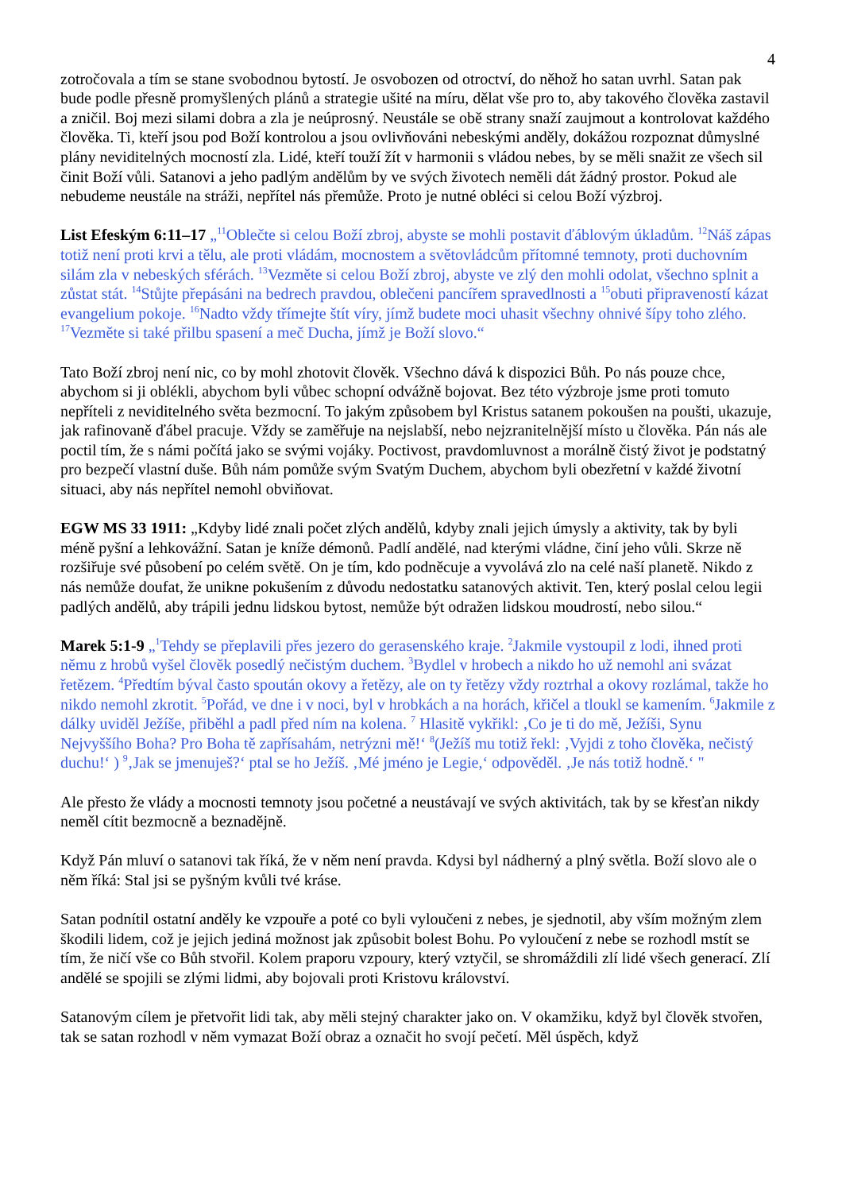4
zotročovala a tím se stane svobodnou bytostí. Je osvobozen od otroctví, do něhož ho satan uvrhl. Satan pak bude podle přesně promyšlených plánů a strategie ušité na míru, dělat vše pro to, aby takového člověka zastavil a zničil. Boj mezi silami dobra a zla je neúprosný. Neustále se obě strany snaží zaujmout a kontrolovat každého člověka. Ti, kteří jsou pod Boží kontrolou a jsou ovlivňováni nebeskými anděly, dokážou rozpoznat důmyslné plány neviditelných mocností zla. Lidé, kteří touží žít v harmonii s vládou nebes, by se měli snažit ze všech sil činit Boží vůli. Satanovi a jeho padlým andělům by ve svých životech neměli dát žádný prostor. Pokud ale nebudeme neustále na stráži, nepřítel nás přemůže. Proto je nutné obléci si celou Boží výzbroj.
List Efeským 6:11–17 „<sup>11</sup>Oblečte si celou Boží zbroj, abyste se mohli postavit ďáblovým úkladům. <sup>12</sup>Náš zápas totiž není proti krvi a tělu, ale proti vládám, mocnostem a světovládcům přítomné temnoty, proti duchovním silám zla v nebeských sférách. <sup>13</sup>Vezměte si celou Boží zbroj, abyste ve zlý den mohli odolat, všechno splnit a zůstat stát. <sup>14</sup>Stůjte přepásáni na bedrech pravdou, oblečeni pancířem spravedlnosti a <sup>15</sup>obuti připraveností kázat evangelium pokoje. <sup>16</sup>Nadto vždy třímejte štít víry, jímž budete moci uhasit všechny ohnivé šípy toho zlého. <sup>17</sup>Vezměte si také přilbu spasení a meč Ducha, jímž je Boží slovo.“
Tato Boží zbroj není nic, co by mohl zhotovit člověk. Všechno dává k dispozici Bůh. Po nás pouze chce, abychom si ji oblékli, abychom byli vůbec schopní odvážně bojovat. Bez této výzbroje jsme proti tomuto nepříteli z neviditelného světa bezmocní. To jakým způsobem byl Kristus satanem pokoušen na poušti, ukazuje, jak rafinovaně ďábel pracuje. Vždy se zaměřuje na nejslabší, nebo nejzranitelnější místo u člověka. Pán nás ale poctil tím, že s námi počítá jako se svými vojáky. Poctivost, pravdomluvnost a morálně čistý život je podstatný pro bezpečí vlastní duše. Bůh nám pomůže svým Svatým Duchem, abychom byli obezřetní v každé životní situaci, aby nás nepřítel nemohl obviňovat.
EGW MS 33 1911: „Kdyby lidé znali počet zlých andělů, kdyby znali jejich úmysly a aktivity, tak by byli méně pyšní a lehkovážní. Satan je kníže démonů. Padlí andělé, nad kterými vládne, činí jeho vůli. Skrze ně rozšiřuje své působení po celém světě. On je tím, kdo podněcuje a vyvolává zlo na celé naší planetě. Nikdo z nás nemůže doufat, že unikne pokušením z důvodu nedostatku satanových aktivit. Ten, který poslal celou legii padlých andělů, aby trápili jednu lidskou bytost, nemůže být odražen lidskou moudrostí, nebo silou.“
Marek 5:1-9 „<sup>1</sup>Tehdy se přeplavili přes jezero do gerasenského kraje. <sup>2</sup>Jakmile vystoupil z lodi, ihned proti němu z hrobů vyšel člověk posedlý nečistým duchem. <sup>3</sup>Bydlel v hrobech a nikdo ho už nemohl ani svázat řetězem. <sup>4</sup>Předtím býval často spoután okovy a řetězy, ale on ty řetězy vždy roztrhal a okovy rozlámal, takže ho nikdo nemohl zkrotit. <sup>5</sup>Pořád, ve dne i v noci, byl v hrobkách a na horách, křičel a tloukl se kamením. <sup>6</sup>Jakmile z dálky uviděl Ježíše, přiběhl a padl před ním na kolena. <sup>7</sup> Hlasitě vykřikl: ‚Co je ti do mě, Ježíši, Synu Nejvyššího Boha? Pro Boha tě zapřísahám, netrýzni mě!‘ <sup>8</sup>(Ježíš mu totiž řekl: ‚Vyjdi z toho člověka, nečistý duchu!‘ ) <sup>9</sup>‚Jak se jmenuješ?‘ ptal se ho Ježíš. ‚Mé jméno je Legie,‘ odpověděl. ‚Je nás totiž hodně.‘ "
Ale přesto že vlády a mocnosti temnoty jsou početné a neustávají ve svých aktivitách, tak by se křesťan nikdy neměl cítit bezmocně a beznadějně.
Když Pán mluví o satanovi tak říká, že v něm není pravda. Kdysi byl nádherný a plný světla. Boží slovo ale o něm říká: Stal jsi se pyšným kvůli tvé kráse.
Satan podnítil ostatní anděly ke vzpouře a poté co byli vyloučeni z nebes, je sjednotil, aby vším možným zlem škodili lidem, což je jejich jediná možnost jak způsobit bolest Bohu. Po vyloučení z nebe se rozhodl mstít se tím, že ničí vše co Bůh stvořil. Kolem praporu vzpoury, který vztyčil, se shromáždili zlí lidé všech generací. Zlí andělé se spojili se zlými lidmi, aby bojovali proti Kristovu království.
Satanovým cílem je přetvořit lidi tak, aby měli stejný charakter jako on. V okamžiku, když byl člověk stvořen, tak se satan rozhodl v něm vymazat Boží obraz a označit ho svojí pečetí. Měl úspěch, když